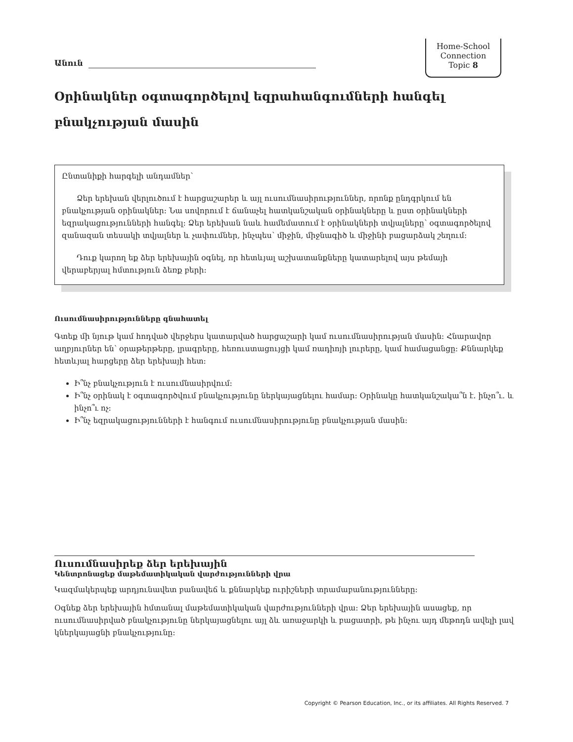Անուն
Home-School
Connection
Topic 8
Օրինակներ օգտագործելով եզրահանգումների հանգել
բնակչության մասին
Ընտանիքի հարգելի անդամներ՝
Ձեր երեխան վերլուծում է հարցաշարեր և այլ ուսումնասիրություններ, որոնք ընդգրկում են բնակչության օրինակներ: Նա սովորում է ճանաչել հատկանշական օրինակները և ըստ օրինակների եզրակացությունների հանգել: Ձեր երեխան նաև համեմատում է օրինակների տվյալները՝ օգտագործելով զանազան տեսակի տվյալներ և չափումներ, ինչպես՝ միջին, միջնագիծ և միջինի բացարձակ շեղում:
Դուք կարող եք ձեր երեխային օգնել, որ հետևյալ աշխատանքները կատարելով այս թեմայի վերաբերյալ հմտություն ձեռք բերի:
Ուսումնասիրությունները գնահատել
Գտեք մի նյութ կամ հոդված վերջերս կատարված հարցաշարի կամ ուսումնասիրության մասին: Հնարավոր աղբյուրներ են՝ օրաթերթերը, լրագրերը, հեռուստացույցի կամ ռադիոյի լուրերը, կամ համացանցը: Քննարկեք հետևյալ հարցերը ձեր երեխայի հետ:
Ի՞նչ բնակչություն է ուսումնասիրվում:
Ի՞նչ օրինակ է օգտագործվում բնակչությունը ներկայացնելու համար: Օրինակը հատկանշակա՞ն է. ինչո՞ւ. և ինչո՞ւ ոչ:
Ի՞նչ եզրակացությունների է հանգում ուսումնասիրությունը բնակչության մասին:
Ուսումնասիրեք ձեր երեխային
Կենտրոնացեք մաթեմատիկական վարժությունների վրա
Կազմակերպեք արդյունավետ բանավեճ և քննարկեք ուրիշների տրամաբանությունները:
Օգնեք ձեր երեխային հմտանալ մաթեմատիկական վարժությունների վրա: Ձեր երեխային ասացեք, որ ուսումնասիրված բնակչությունը ներկայացնելու այլ ձև առաջարկի և բացատրի, թե ինչու այդ մեթոդն ավելի լավ կներկայացնի բնակչությունը:
Copyright © Pearson Education, Inc., or its affiliates. All Rights Reserved. 7